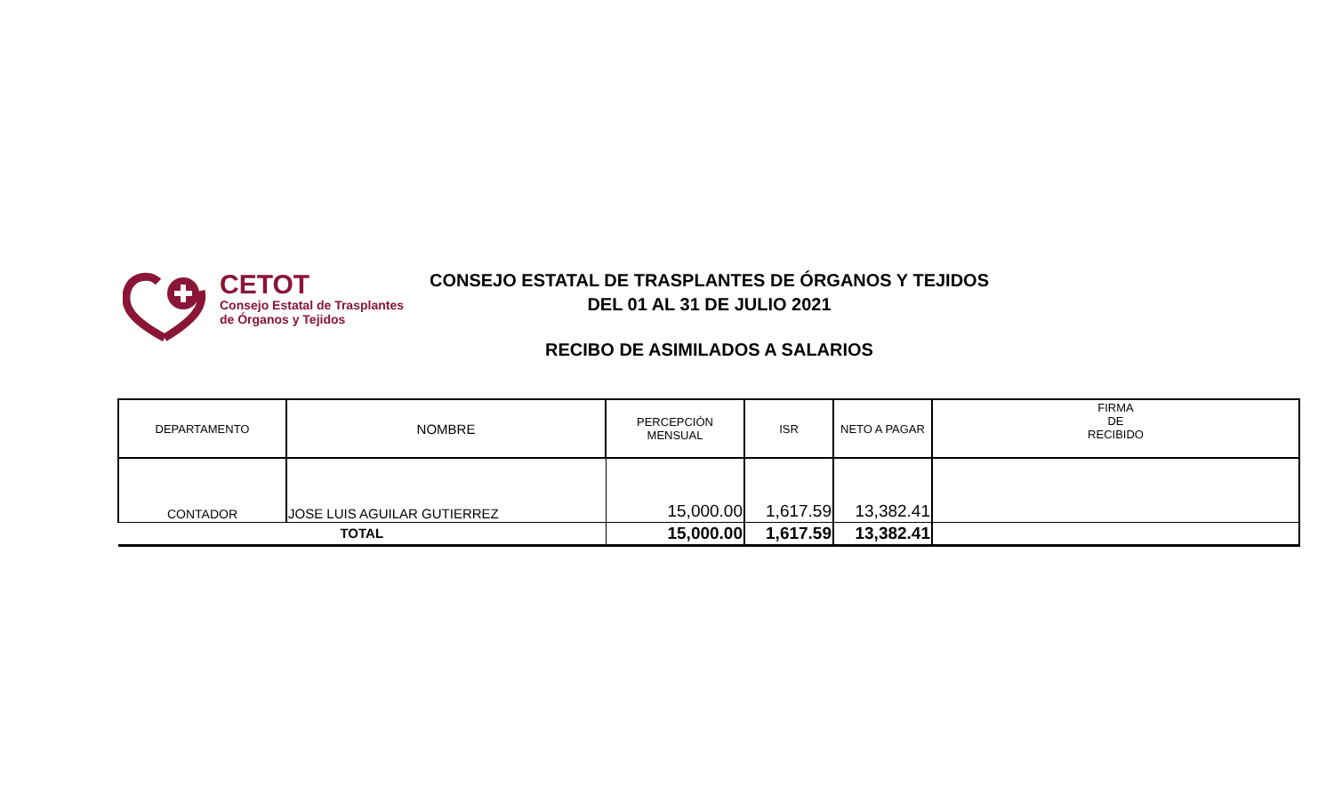CETOT
Consejo Estatal de Trasplantes
de Órganos y Tejidos
CONSEJO ESTATAL DE TRASPLANTES DE ÓRGANOS Y TEJIDOS
DEL 01 AL 31 DE JULIO 2021
RECIBO DE ASIMILADOS A SALARIOS
| DEPARTAMENTO | NOMBRE | PERCEPCIÓN MENSUAL | ISR | NETO A PAGAR | FIRMA DE RECIBIDO |
| --- | --- | --- | --- | --- | --- |
| CONTADOR | JOSE LUIS AGUILAR GUTIERREZ | 15,000.00 | 1,617.59 | 13,382.41 | |
| TOTAL | | 15,000.00 | 1,617.59 | 13,382.41 | |